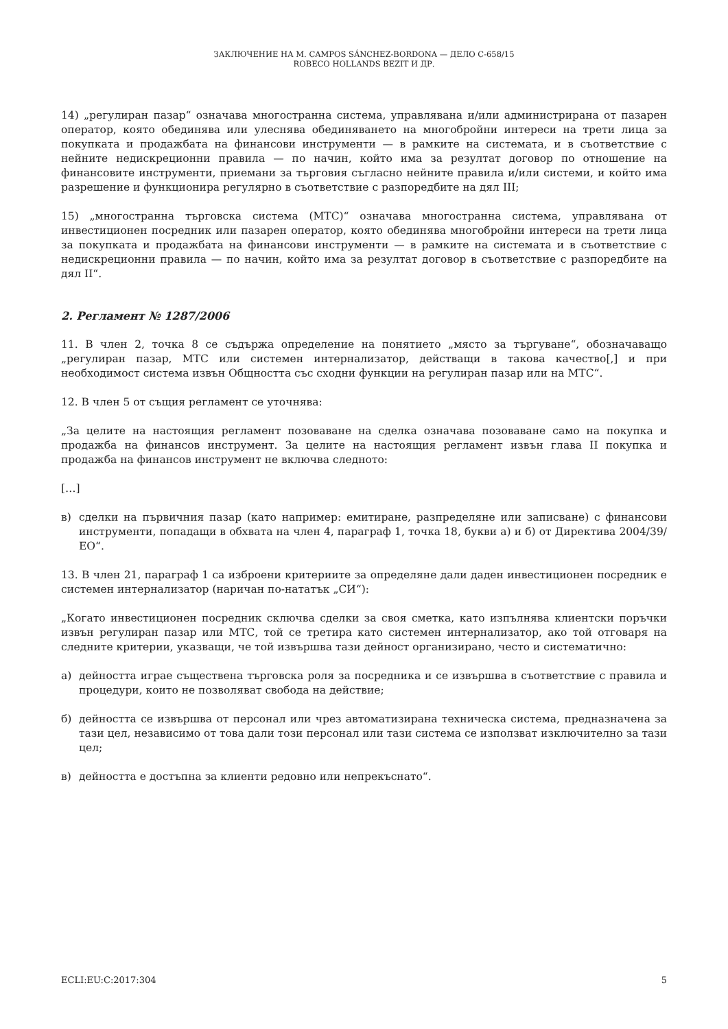ЗАКЛЮЧЕНИЕ НА M. CAMPOS SÁNCHEZ-BORDONA — ДЕЛО C-658/15
ROBECO HOLLANDS BEZIT И ДР.
14) „регулиран пазар“ означава многостранна система, управлявана и/или администрирана от пазарен оператор, която обединява или улеснява обединяването на многобройни интереси на трети лица за покупката и продажбата на финансови инструменти — в рамките на системата, и в съответствие с нейните недискреционни правила — по начин, който има за резултат договор по отношение на финансовите инструменти, приемани за търговия съгласно нейните правила и/или системи, и който има разрешение и функционира регулярно в съответствие с разпоредбите на дял III;
15) „многостранна търговска система (МТС)“ означава многостранна система, управлявана от инвестиционен посредник или пазарен оператор, която обединява многобройни интереси на трети лица за покупката и продажбата на финансови инструменти — в рамките на системата и в съответствие с недискреционни правила — по начин, който има за резултат договор в съответствие с разпоредбите на дял II“.
2. Регламент № 1287/2006
11. В член 2, точка 8 се съдържа определение на понятието „място за търгуване“, обозначаващо „регулиран пазар, МТС или системен интернализатор, действащи в такова качество[,] и при необходимост система извън Общността със сходни функции на регулиран пазар или на МТС“.
12. В член 5 от същия регламент се уточнява:
„За целите на настоящия регламент позоваване на сделка означава позоваване само на покупка и продажба на финансов инструмент. За целите на настоящия регламент извън глава II покупка и продажба на финансов инструмент не включва следното:
[…]
в) сделки на първичния пазар (като например: емитиране, разпределяне или записване) с финансови инструменти, попадащи в обхвата на член 4, параграф 1, точка 18, букви а) и б) от Директива 2004/39/ЕО“.
13. В член 21, параграф 1 са изброени критериите за определяне дали даден инвестиционен посредник е системен интернализатор (наричан по-нататък „СИ“):
„Когато инвестиционен посредник сключва сделки за своя сметка, като изпълнява клиентски поръчки извън регулиран пазар или МТС, той се третира като системен интернализатор, ако той отговаря на следните критерии, указващи, че той извършва тази дейност организирано, често и систематично:
а) дейността играе съществена търговска роля за посредника и се извършва в съответствие с правила и процедури, които не позволяват свобода на действие;
б) дейността се извършва от персонал или чрез автоматизирана техническа система, предназначена за тази цел, независимо от това дали този персонал или тази система се използват изключително за тази цел;
в) дейността е достъпна за клиенти редовно или непрекъснато“.
ECLI:EU:C:2017:304 5